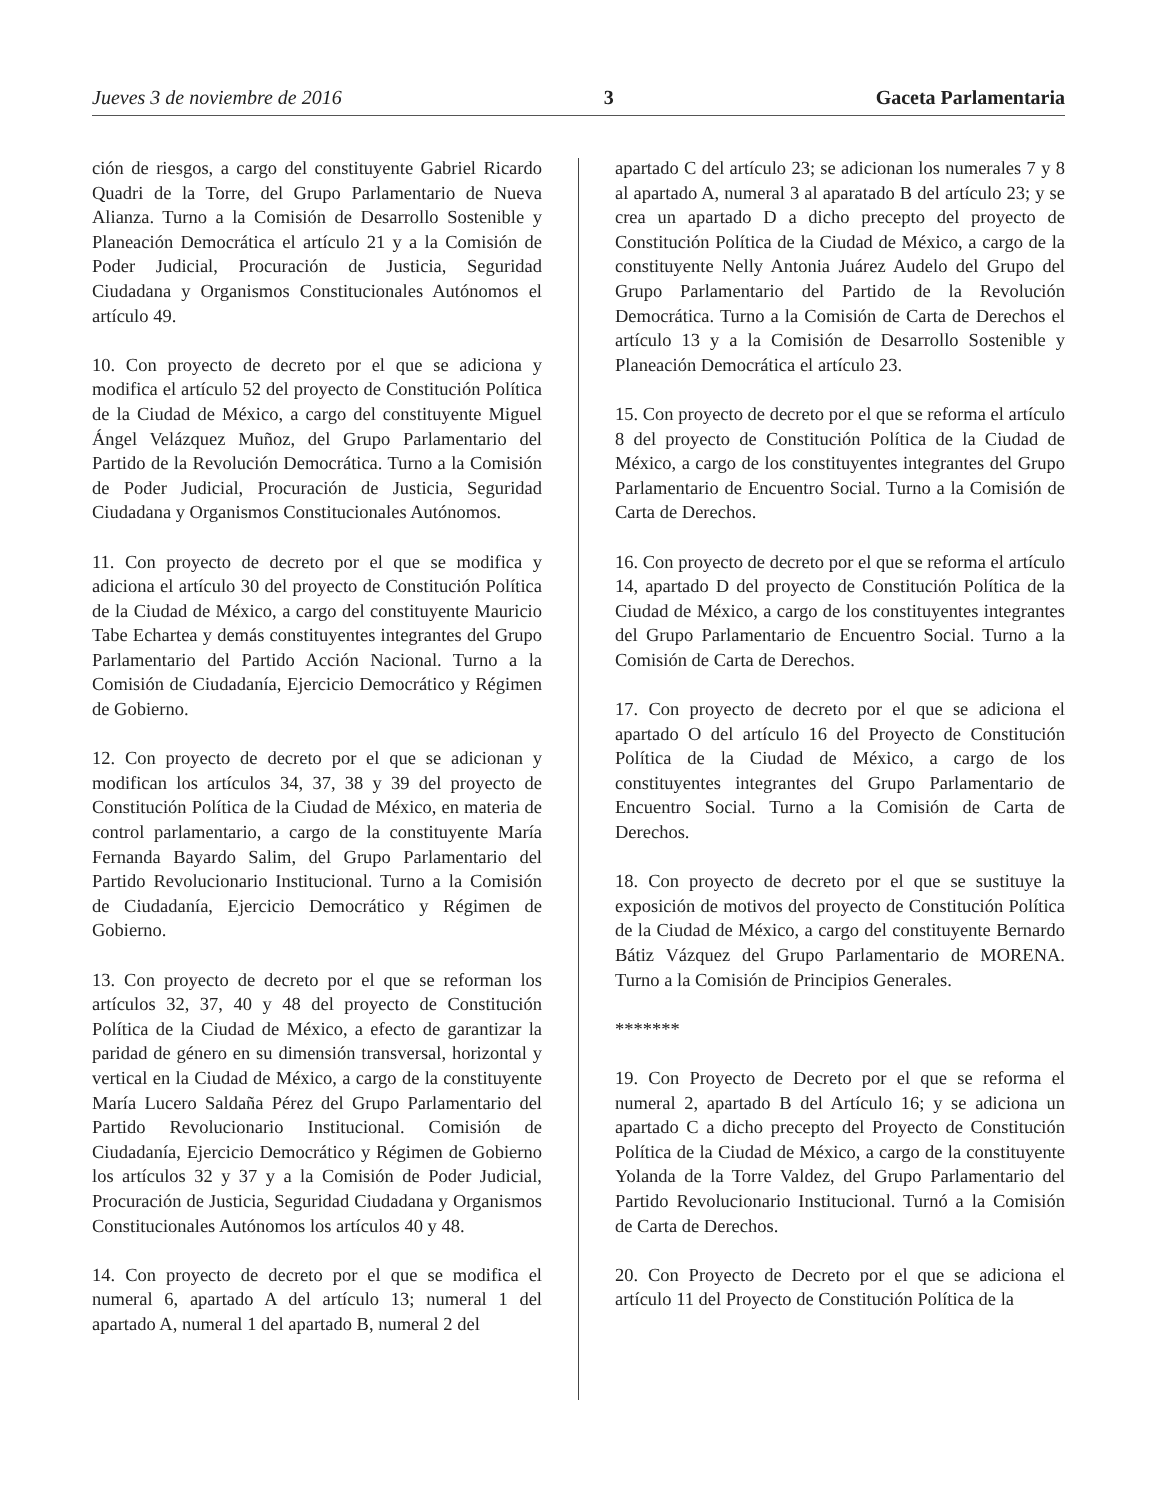Jueves 3 de noviembre de 2016 3 Gaceta Parlamentaria
ción de riesgos, a cargo del constituyente Gabriel Ricardo Quadri de la Torre, del Grupo Parlamentario de Nueva Alianza. Turno a la Comisión de Desarrollo Sostenible y Planeación Democrática el artículo 21 y a la Comisión de Poder Judicial, Procuración de Justicia, Seguridad Ciudadana y Organismos Constitucionales Autónomos el artículo 49.
10. Con proyecto de decreto por el que se adiciona y modifica el artículo 52 del proyecto de Constitución Política de la Ciudad de México, a cargo del constituyente Miguel Ángel Velázquez Muñoz, del Grupo Parlamentario del Partido de la Revolución Democrática. Turno a la Comisión de Poder Judicial, Procuración de Justicia, Seguridad Ciudadana y Organismos Constitucionales Autónomos.
11. Con proyecto de decreto por el que se modifica y adiciona el artículo 30 del proyecto de Constitución Política de la Ciudad de México, a cargo del constituyente Mauricio Tabe Echartea y demás constituyentes integrantes del Grupo Parlamentario del Partido Acción Nacional. Turno a la Comisión de Ciudadanía, Ejercicio Democrático y Régimen de Gobierno.
12. Con proyecto de decreto por el que se adicionan y modifican los artículos 34, 37, 38 y 39 del proyecto de Constitución Política de la Ciudad de México, en materia de control parlamentario, a cargo de la constituyente María Fernanda Bayardo Salim, del Grupo Parlamentario del Partido Revolucionario Institucional. Turno a la Comisión de Ciudadanía, Ejercicio Democrático y Régimen de Gobierno.
13. Con proyecto de decreto por el que se reforman los artículos 32, 37, 40 y 48 del proyecto de Constitución Política de la Ciudad de México, a efecto de garantizar la paridad de género en su dimensión transversal, horizontal y vertical en la Ciudad de México, a cargo de la constituyente María Lucero Saldaña Pérez del Grupo Parlamentario del Partido Revolucionario Institucional. Comisión de Ciudadanía, Ejercicio Democrático y Régimen de Gobierno los artículos 32 y 37 y a la Comisión de Poder Judicial, Procuración de Justicia, Seguridad Ciudadana y Organismos Constitucionales Autónomos los artículos 40 y 48.
14. Con proyecto de decreto por el que se modifica el numeral 6, apartado A del artículo 13; numeral 1 del apartado A, numeral 1 del apartado B, numeral 2 del
apartado C del artículo 23; se adicionan los numerales 7 y 8 al apartado A, numeral 3 al aparatado B del artículo 23; y se crea un apartado D a dicho precepto del proyecto de Constitución Política de la Ciudad de México, a cargo de la constituyente Nelly Antonia Juárez Audelo del Grupo del Grupo Parlamentario del Partido de la Revolución Democrática. Turno a la Comisión de Carta de Derechos el artículo 13 y a la Comisión de Desarrollo Sostenible y Planeación Democrática el artículo 23.
15. Con proyecto de decreto por el que se reforma el artículo 8 del proyecto de Constitución Política de la Ciudad de México, a cargo de los constituyentes integrantes del Grupo Parlamentario de Encuentro Social. Turno a la Comisión de Carta de Derechos.
16. Con proyecto de decreto por el que se reforma el artículo 14, apartado D del proyecto de Constitución Política de la Ciudad de México, a cargo de los constituyentes integrantes del Grupo Parlamentario de Encuentro Social. Turno a la Comisión de Carta de Derechos.
17. Con proyecto de decreto por el que se adiciona el apartado O del artículo 16 del Proyecto de Constitución Política de la Ciudad de México, a cargo de los constituyentes integrantes del Grupo Parlamentario de Encuentro Social. Turno a la Comisión de Carta de Derechos.
18. Con proyecto de decreto por el que se sustituye la exposición de motivos del proyecto de Constitución Política de la Ciudad de México, a cargo del constituyente Bernardo Bátiz Vázquez del Grupo Parlamentario de MORENA. Turno a la Comisión de Principios Generales.
*******
19. Con Proyecto de Decreto por el que se reforma el numeral 2, apartado B del Artículo 16; y se adiciona un apartado C a dicho precepto del Proyecto de Constitución Política de la Ciudad de México, a cargo de la constituyente Yolanda de la Torre Valdez, del Grupo Parlamentario del Partido Revolucionario Institucional. Turnó a la Comisión de Carta de Derechos.
20. Con Proyecto de Decreto por el que se adiciona el artículo 11 del Proyecto de Constitución Política de la